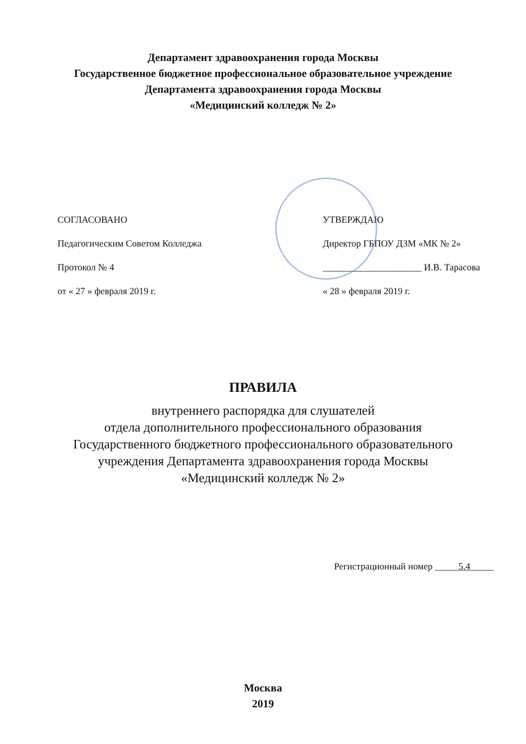Департамент здравоохранения города Москвы
Государственное бюджетное профессиональное образовательное учреждение
Департамента здравоохранения города Москвы
«Медицинский колледж № 2»
СОГЛАСОВАНО
Педагогическим Советом Колледжа
Протокол № 4
от « 27 » февраля 2019 г.
УТВЕРЖДАЮ
Директор ГБПОУ ДЗМ «МК № 2»
_____________________ И.В. Тарасова
« 28 » февраля 2019 г.
ПРАВИЛА
внутреннего распорядка для слушателей
отдела дополнительного профессионального образования
Государственного бюджетного профессионального образовательного
учреждения Департамента здравоохранения города Москвы
«Медицинский колледж № 2»
Регистрационный номер _____5.4_____
Москва
2019